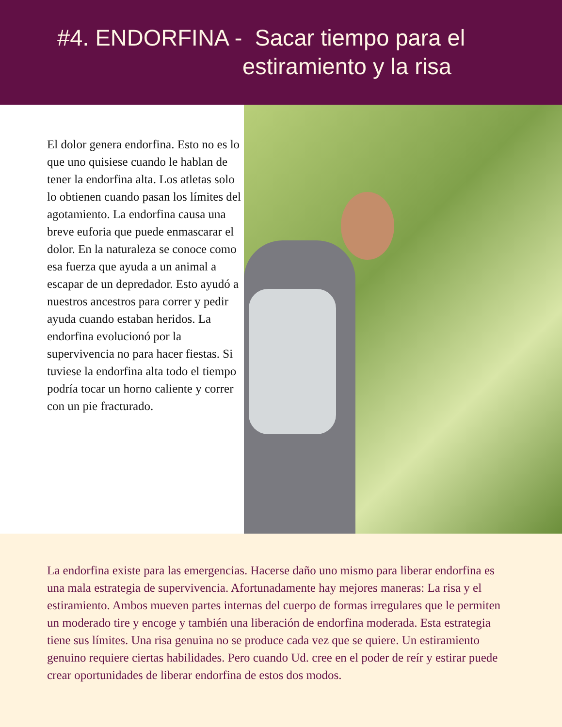#4. ENDORFINA - Sacar tiempo para el
estiramiento y la risa
El dolor genera endorfina. Esto no es lo que uno quisiese cuando le hablan de tener la endorfina alta. Los atletas solo lo obtienen cuando pasan los límites del agotamiento. La endorfina causa una breve euforia que puede enmascarar el dolor. En la naturaleza se conoce como esa fuerza que ayuda a un animal a escapar de un depredador. Esto ayudó a nuestros ancestros para correr y pedir ayuda cuando estaban heridos. La endorfina evolucionó por la supervivencia no para hacer fiestas. Si tuviese la endorfina alta todo el tiempo podría tocar un horno caliente y correr con un pie fracturado.
La endorfina existe para las emergencias. Hacerse daño uno mismo para liberar endorfina es una mala estrategia de supervivencia. Afortunadamente hay mejores maneras: La risa y el estiramiento. Ambos mueven partes internas del cuerpo de formas irregulares que le permiten un moderado tire y encoge y también una liberación de endorfina moderada. Esta estrategia tiene sus límites. Una risa genuina no se produce cada vez que se quiere. Un estiramiento genuino requiere ciertas habilidades. Pero cuando Ud. cree en el poder de reír y estirar puede crear oportunidades de liberar endorfina de estos dos modos.